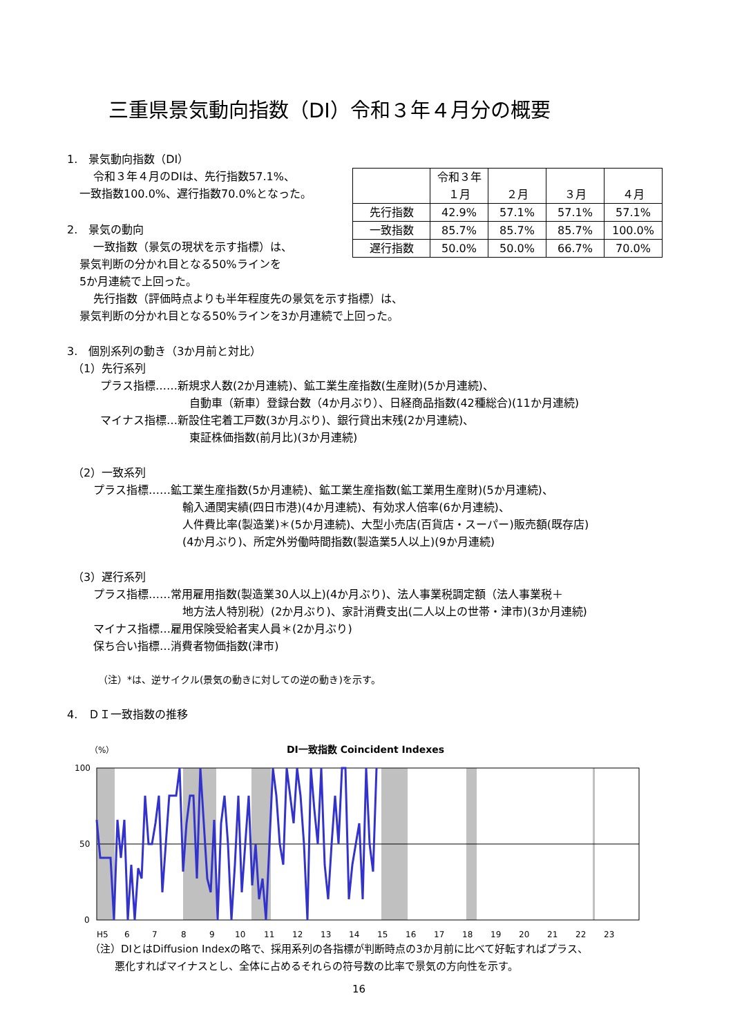三重県景気動向指数（DI）令和３年４月分の概要
| | 令和３年 １月 | ２月 | ３月 | ４月 |
| 先行指数 | 42.9% | 57.1% | 57.1% | 57.1% |
| 一致指数 | 85.7% | 85.7% | 85.7% | 100.0% |
| 遅行指数 | 50.0% | 50.0% | 66.7% | 70.0% |
1.　景気動向指数（DI）
令和３年４月のDIは、先行指数57.1%、
一致指数100.0%、遅行指数70.0%となった。
2.　景気の動向
一致指数（景気の現状を示す指標）は、
景気判断の分かれ目となる50%ラインを
5か月連続で上回った。
先行指数（評価時点よりも半年程度先の景気を示す指標）は、
景気判断の分かれ目となる50%ラインを3か月連続で上回った。
3.　個別系列の動き（3か月前と対比）
（1）先行系列
プラス指標……新規求人数(2か月連続)、鉱工業生産指数(生産財)(5か月連続)、
自動車（新車）登録台数（4か月ぶり）、日経商品指数(42種総合)(11か月連続)
マイナス指標…新設住宅着工戸数(3か月ぶり)、銀行貸出末残(2か月連続)、
東証株価指数(前月比)(3か月連続)
（2）一致系列
プラス指標……鉱工業生産指数(5か月連続)、鉱工業生産指数(鉱工業用生産財)(5か月連続)、
輸入通関実績(四日市港)(4か月連続)、有効求人倍率(6か月連続)、
人件費比率(製造業)＊(5か月連続)、大型小売店(百貨店・スーパー)販売額(既存店)
(4か月ぶり)、所定外労働時間指数(製造業5人以上)(9か月連続)
（3）遅行系列
プラス指標……常用雇用指数(製造業30人以上)(4か月ぶり)、法人事業税調定額（法人事業税＋
地方法人特別税）(2か月ぶり)、家計消費支出(二人以上の世帯・津市)(3か月連続)
マイナス指標…雇用保険受給者実人員＊(2か月ぶり)
保ち合い指標…消費者物価指数(津市)
（注）*は、逆サイクル(景気の動きに対しての逆の動き)を示す。
4.　ＤＩ一致指数の推移
（%）
DI一致指数 Coincident Indexes
100
50
0
H5
6
7
8
9
10
11
12
13
14
15
16
17
18
19
20
21
22
23
（注）DIとはDiffusion Indexの略で、採用系列の各指標が判断時点の3か月前に比べて好転すればプラス、
悪化すればマイナスとし、全体に占めるそれらの符号数の比率で景気の方向性を示す。
16